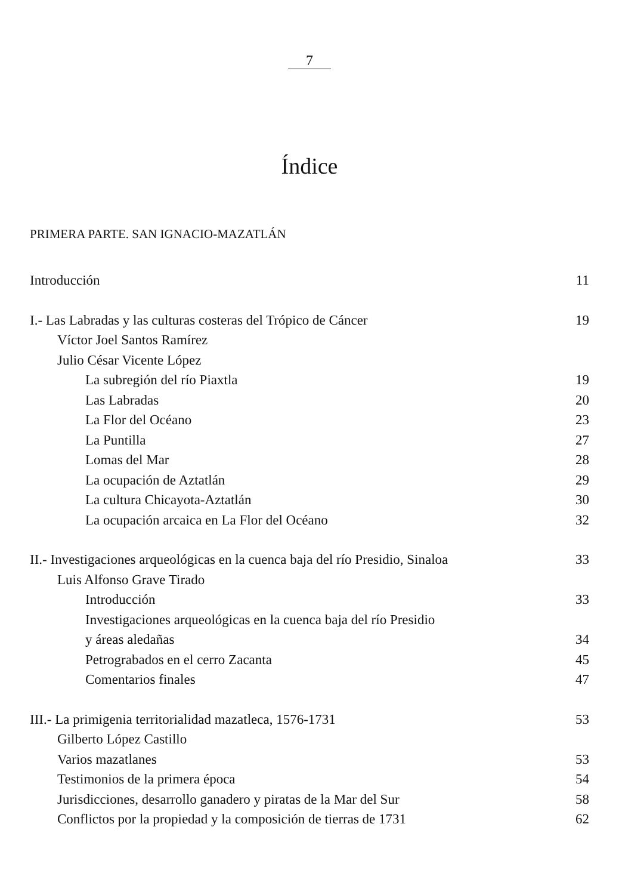7
Índice
PRIMERA PARTE. SAN IGNACIO-MAZATLÁN
Introducción 11
I.- Las Labradas y las culturas costeras del Trópico de Cáncer 19
Víctor Joel Santos Ramírez
Julio César Vicente López
La subregión del río Piaxtla 19
Las Labradas 20
La Flor del Océano 23
La Puntilla 27
Lomas del Mar 28
La ocupación de Aztatlán 29
La cultura Chicayota-Aztatlán 30
La ocupación arcaica en La Flor del Océano 32
II.- Investigaciones arqueológicas en la cuenca baja del río Presidio, Sinaloa 33
Luis Alfonso Grave Tirado
Introducción 33
Investigaciones arqueológicas en la cuenca baja del río Presidio
y áreas aledañas 34
Petrograbados en el cerro Zacanta 45
Comentarios finales 47
III.- La primigenia territorialidad mazatleca, 1576-1731 53
Gilberto López Castillo
Varios mazatlanes 53
Testimonios de la primera época 54
Jurisdicciones, desarrollo ganadero y piratas de la Mar del Sur 58
Conflictos por la propiedad y la composición de tierras de 1731 62